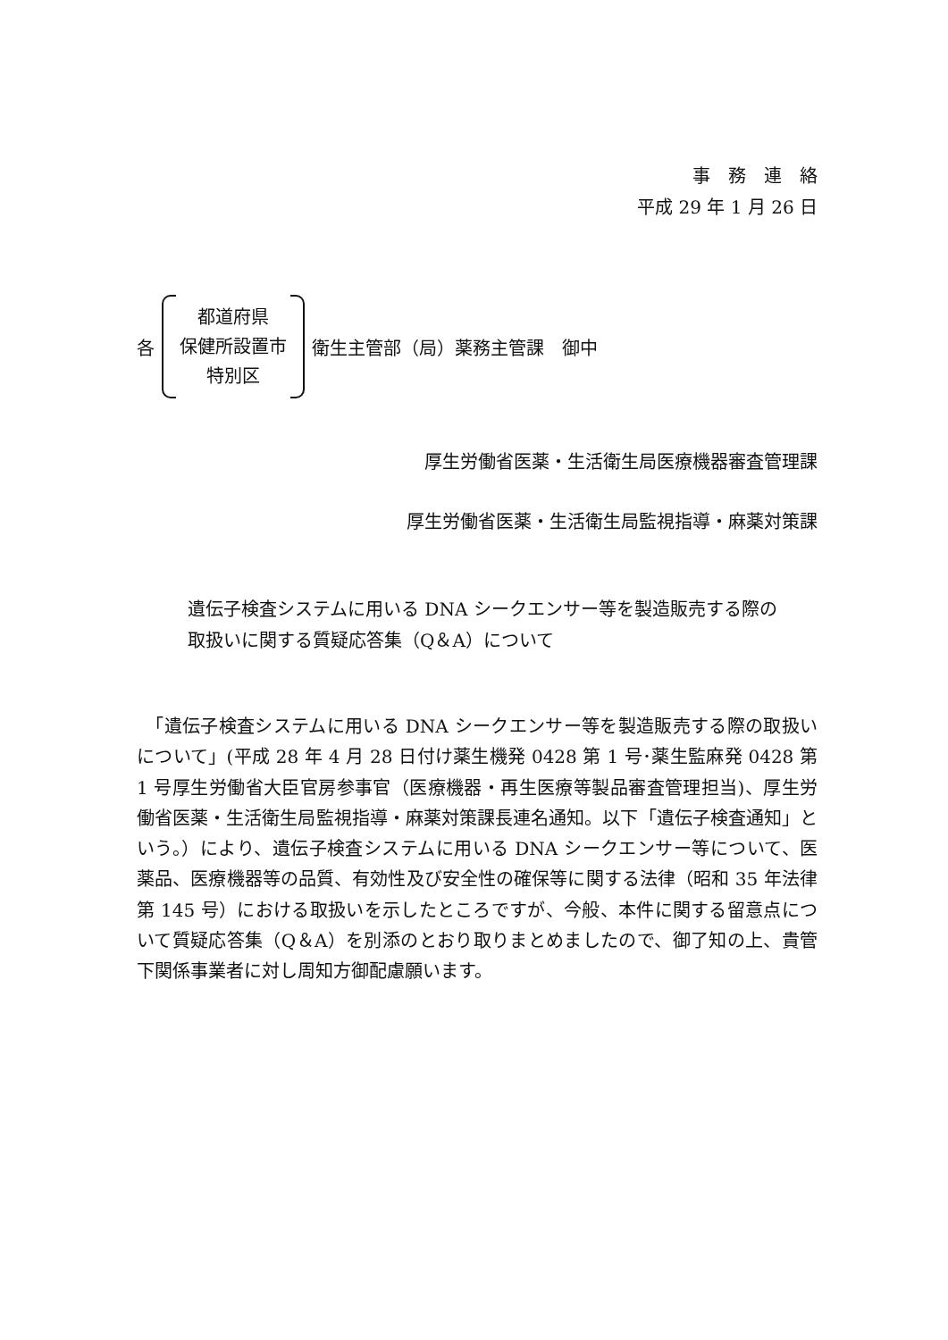事　務　連　絡
平成 29 年 1 月 26 日
各
都道府県
保健所設置市
特別区
衛生主管部（局）薬務主管課　御中
厚生労働省医薬・生活衛生局医療機器審査管理課
厚生労働省医薬・生活衛生局監視指導・麻薬対策課
遺伝子検査システムに用いる DNA シークエンサー等を製造販売する際の
取扱いに関する質疑応答集（Q＆A）について
　「遺伝子検査システムに用いる DNA シークエンサー等を製造販売する際の取扱いについて」(平成 28 年 4 月 28 日付け薬生機発 0428 第 1 号･薬生監麻発 0428 第 1 号厚生労働省大臣官房参事官（医療機器・再生医療等製品審査管理担当)、厚生労働省医薬・生活衛生局監視指導・麻薬対策課長連名通知。以下「遺伝子検査通知」という。）により、遺伝子検査システムに用いる DNA シークエンサー等について、医薬品、医療機器等の品質、有効性及び安全性の確保等に関する法律（昭和 35 年法律第 145 号）における取扱いを示したところですが、今般、本件に関する留意点について質疑応答集（Q＆A）を別添のとおり取りまとめましたので、御了知の上、貴管下関係事業者に対し周知方御配慮願います。